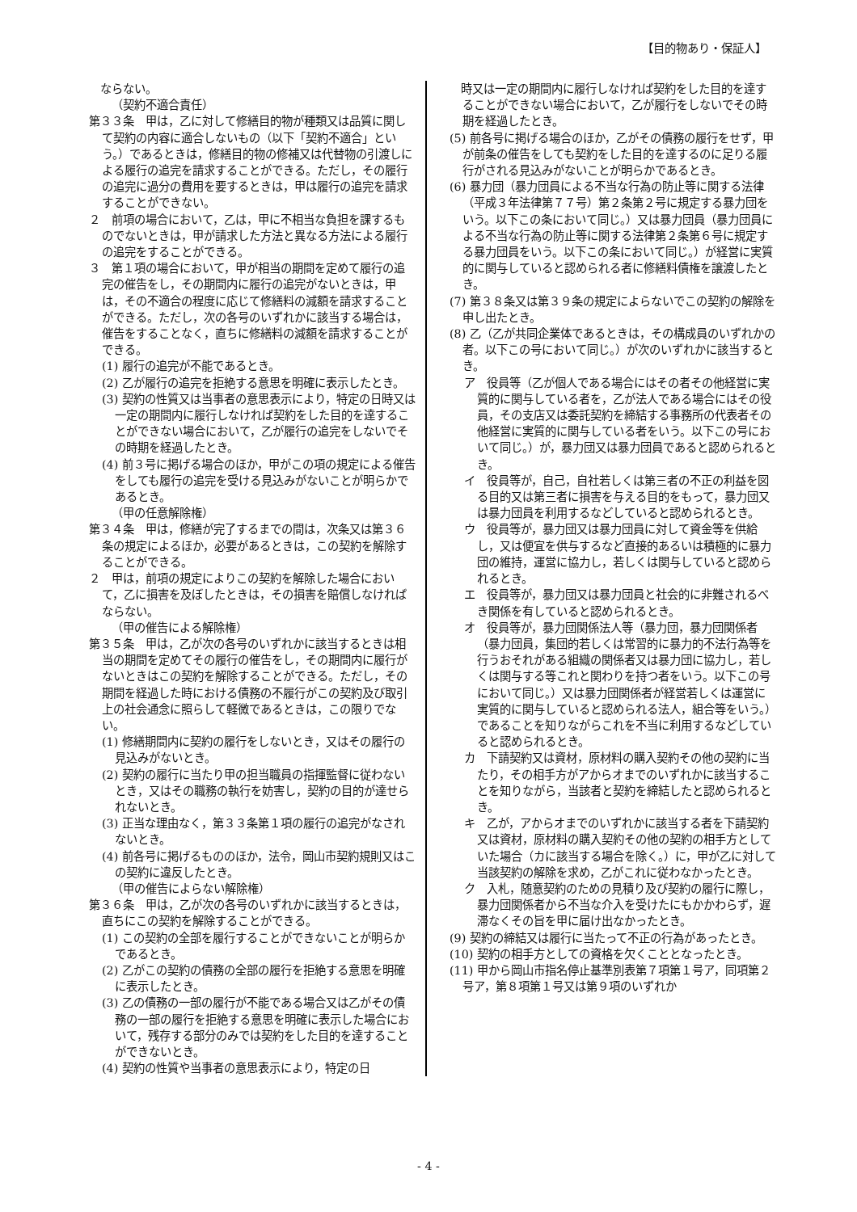【目的物あり・保証人】
　ならない。
（契約不適合責任）
第３３条　甲は，乙に対して修繕目的物が種類又は品質に関して契約の内容に適合しないもの（以下「契約不適合」という。）であるときは，修繕目的物の修補又は代替物の引渡しによる履行の追完を請求することができる。ただし，その履行の追完に過分の費用を要するときは，甲は履行の追完を請求することができない。
２　前項の場合において，乙は，甲に不相当な負担を課するものでないときは，甲が請求した方法と異なる方法による履行の追完をすることができる。
３　第１項の場合において，甲が相当の期間を定めて履行の追完の催告をし，その期間内に履行の追完がないときは，甲は，その不適合の程度に応じて修繕料の減額を請求することができる。ただし，次の各号のいずれかに該当する場合は，催告をすることなく，直ちに修繕料の減額を請求することができる。
(1) 履行の追完が不能であるとき。
(2) 乙が履行の追完を拒絶する意思を明確に表示したとき。
(3) 契約の性質又は当事者の意思表示により，特定の日時又は一定の期間内に履行しなければ契約をした目的を達することができない場合において，乙が履行の追完をしないでその時期を経過したとき。
(4) 前３号に掲げる場合のほか，甲がこの項の規定による催告をしても履行の追完を受ける見込みがないことが明らかであるとき。
（甲の任意解除権）
第３４条　甲は，修繕が完了するまでの間は，次条又は第３６条の規定によるほか，必要があるときは，この契約を解除することができる。
２　甲は，前項の規定によりこの契約を解除した場合において，乙に損害を及ぼしたときは，その損害を賠償しなければならない。
（甲の催告による解除権）
第３５条　甲は，乙が次の各号のいずれかに該当するときは相当の期間を定めてその履行の催告をし，その期間内に履行がないときはこの契約を解除することができる。ただし，その期間を経過した時における債務の不履行がこの契約及び取引上の社会通念に照らして軽微であるときは，この限りでない。
(1) 修繕期間内に契約の履行をしないとき，又はその履行の見込みがないとき。
(2) 契約の履行に当たり甲の担当職員の指揮監督に従わないとき，又はその職務の執行を妨害し，契約の目的が達せられないとき。
(3) 正当な理由なく，第３３条第１項の履行の追完がなされないとき。
(4) 前各号に掲げるもののほか，法令，岡山市契約規則又はこの契約に違反したとき。
（甲の催告によらない解除権）
第３６条　甲は，乙が次の各号のいずれかに該当するときは，直ちにこの契約を解除することができる。
(1) この契約の全部を履行することができないことが明らかであるとき。
(2) 乙がこの契約の債務の全部の履行を拒絶する意思を明確に表示したとき。
(3) 乙の債務の一部の履行が不能である場合又は乙がその債務の一部の履行を拒絶する意思を明確に表示した場合において，残存する部分のみでは契約をした目的を達することができないとき。
(4) 契約の性質や当事者の意思表示により，特定の日
　時又は一定の期間内に履行しなければ契約をした目的を達することができない場合において，乙が履行をしないでその時期を経過したとき。
(5) 前各号に掲げる場合のほか，乙がその債務の履行をせず，甲が前条の催告をしても契約をした目的を達するのに足りる履行がされる見込みがないことが明らかであるとき。
(6) 暴力団（暴力団員による不当な行為の防止等に関する法律（平成３年法律第７７号）第２条第２号に規定する暴力団をいう。以下この条において同じ。）又は暴力団員（暴力団員による不当な行為の防止等に関する法律第２条第６号に規定する暴力団員をいう。以下この条において同じ。）が経営に実質的に関与していると認められる者に修繕料債権を譲渡したとき。
(7) 第３８条又は第３９条の規定によらないでこの契約の解除を申し出たとき。
(8) 乙（乙が共同企業体であるときは，その構成員のいずれかの者。以下この号において同じ。）が次のいずれかに該当するとき。
ア　役員等（乙が個人である場合にはその者その他経営に実質的に関与している者を，乙が法人である場合にはその役員，その支店又は委託契約を締結する事務所の代表者その他経営に実質的に関与している者をいう。以下この号において同じ。）が，暴力団又は暴力団員であると認められるとき。
イ　役員等が，自己，自社若しくは第三者の不正の利益を図る目的又は第三者に損害を与える目的をもって，暴力団又は暴力団員を利用するなどしていると認められるとき。
ウ　役員等が，暴力団又は暴力団員に対して資金等を供給し，又は便宜を供与するなど直接的あるいは積極的に暴力団の維持，運営に協力し，若しくは関与していると認められるとき。
エ　役員等が，暴力団又は暴力団員と社会的に非難されるべき関係を有していると認められるとき。
オ　役員等が，暴力団関係法人等（暴力団，暴力団関係者（暴力団員，集団的若しくは常習的に暴力的不法行為等を行うおそれがある組織の関係者又は暴力団に協力し，若しくは関与する等これと関わりを持つ者をいう。以下この号において同じ。）又は暴力団関係者が経営若しくは運営に実質的に関与していると認められる法人，組合等をいう。）であることを知りながらこれを不当に利用するなどしていると認められるとき。
カ　下請契約又は資材，原材料の購入契約その他の契約に当たり，その相手方がアからオまでのいずれかに該当することを知りながら，当該者と契約を締結したと認められるとき。
キ　乙が，アからオまでのいずれかに該当する者を下請契約又は資材，原材料の購入契約その他の契約の相手方としていた場合（カに該当する場合を除く。）に，甲が乙に対して当該契約の解除を求め，乙がこれに従わなかったとき。
ク　入札，随意契約のための見積り及び契約の履行に際し，暴力団関係者から不当な介入を受けたにもかかわらず，遅滞なくその旨を甲に届け出なかったとき。
(9) 契約の締結又は履行に当たって不正の行為があったとき。
(10) 契約の相手方としての資格を欠くこととなったとき。
(11) 甲から岡山市指名停止基準別表第７項第１号ア，同項第２号ア，第８項第１号又は第９項のいずれか
- 4 -